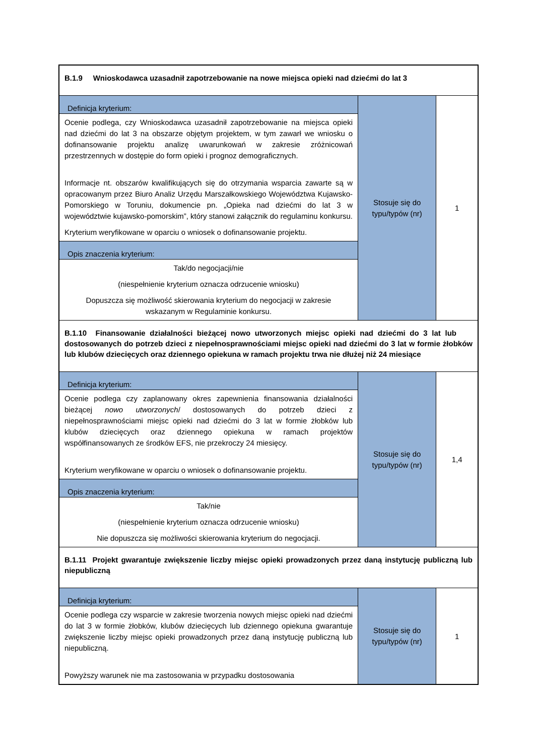| B.1.9 Wnioskodawca uzasadnił zapotrzebowanie na nowe miejsca opieki nad dziećmi do lat 3 | | |
| Definicja kryterium: Ocenie podlega, czy Wnioskodawca uzasadnił zapotrzebowanie na miejsca opieki nad dziećmi do lat 3 na obszarze objętym projektem, w tym zawarł we wniosku o dofinansowanie projektu analizę uwarunkowań w zakresie zróżnicowań przestrzennych w dostępie do form opieki i prognoz demograficznych. Informacje nt. obszarów kwalifikujących się do otrzymania wsparcia zawarte są w opracowanym przez Biuro Analiz Urzędu Marszałkowskiego Województwa Kujawsko-Pomorskiego w Toruniu, dokumencie pn. „Opieka nad dziećmi do lat 3 w województwie kujawsko-pomorskim”, który stanowi załącznik do regulaminu konkursu. Kryterium weryfikowane w oparciu o wniosek o dofinansowanie projektu. Opis znaczenia kryterium: Tak/do negocjacji/nie (niespełnienie kryterium oznacza odrzucenie wniosku) Dopuszcza się możliwość skierowania kryterium do negocjacji w zakresie wskazanym w Regulaminie konkursu. | Stosuje się do typu/typów (nr) | 1 |
| B.1.10 Finansowanie działalności bieżącej nowo utworzonych miejsc opieki nad dziećmi do 3 lat lub dostosowanych do potrzeb dzieci z niepełnosprawnościami miejsc opieki nad dziećmi do 3 lat w formie żłobków lub klubów dziecięcych oraz dziennego opiekuna w ramach projektu trwa nie dłużej niż 24 miesiące | | |
| Definicja kryterium: Ocenie podlega czy zaplanowany okres zapewnienia finansowania działalności bieżącej nowo utworzonych / dostosowanych do potrzeb dzieci z niepełnosprawnościami miejsc opieki nad dziećmi do 3 lat w formie żłobków lub klubów dziecięcych oraz dziennego opiekuna w ramach projektów współfinansowanych ze środków EFS, nie przekroczy 24 miesięcy. Kryterium weryfikowane w oparciu o wniosek o dofinansowanie projektu. Opis znaczenia kryterium: Tak/nie (niespełnienie kryterium oznacza odrzucenie wniosku) Nie dopuszcza się możliwości skierowania kryterium do negocjacji. | Stosuje się do typu/typów (nr) | 1,4 |
| B.1.11 Projekt gwarantuje zwiększenie liczby miejsc opieki prowadzonych przez daną instytucję publiczną lub niepubliczną | | |
| Definicja kryterium: Ocenie podlega czy wsparcie w zakresie tworzenia nowych miejsc opieki nad dziećmi do lat 3 w formie żłobków, klubów dziecięcych lub dziennego opiekuna gwarantuje zwiększenie liczby miejsc opieki prowadzonych przez daną instytucję publiczną lub niepubliczną. Powyższy warunek nie ma zastosowania w przypadku dostosowania | Stosuje się do typu/typów (nr) | 1 |